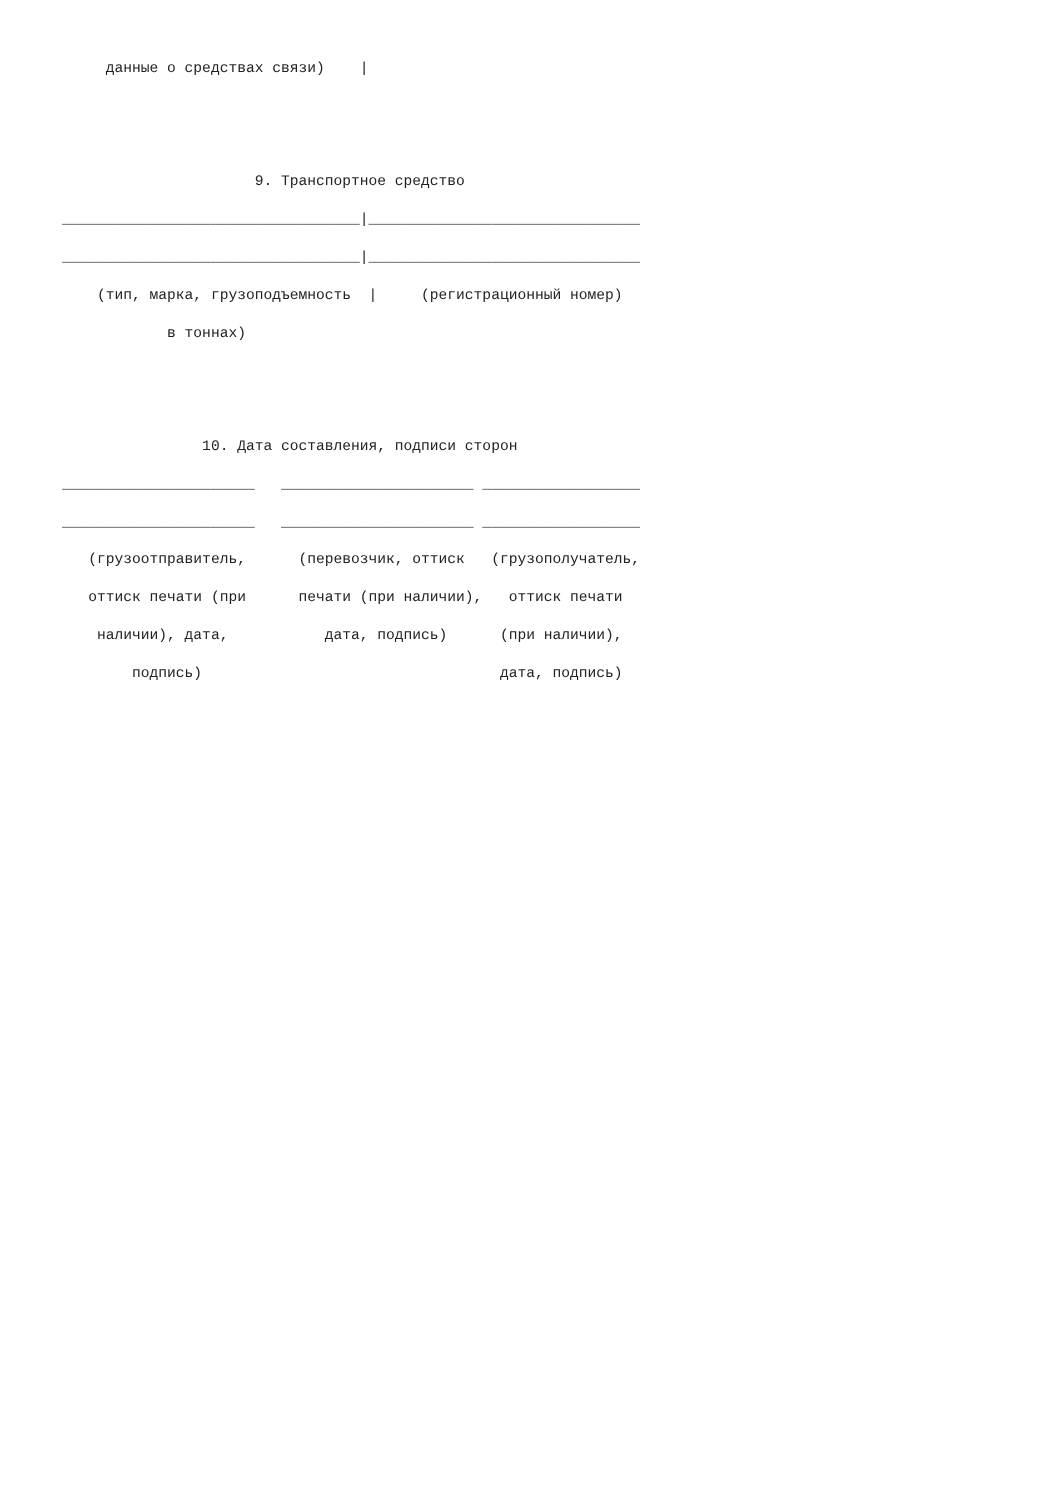данные о средствах связи)    |


                      9. Транспортное средство
__________________________________|_______________________________
__________________________________|_______________________________
    (тип, марка, грузоподъемность  |     (регистрационный номер)
            в тоннах)


                10. Дата составления, подписи сторон
______________________   ______________________ __________________
______________________   ______________________ __________________
   (грузоотправитель,      (перевозчик, оттиск   (грузополучатель,
   оттиск печати (при      печати (при наличии),   оттиск печати
    наличии), дата,           дата, подпись)      (при наличии),
        подпись)                                  дата, подпись)